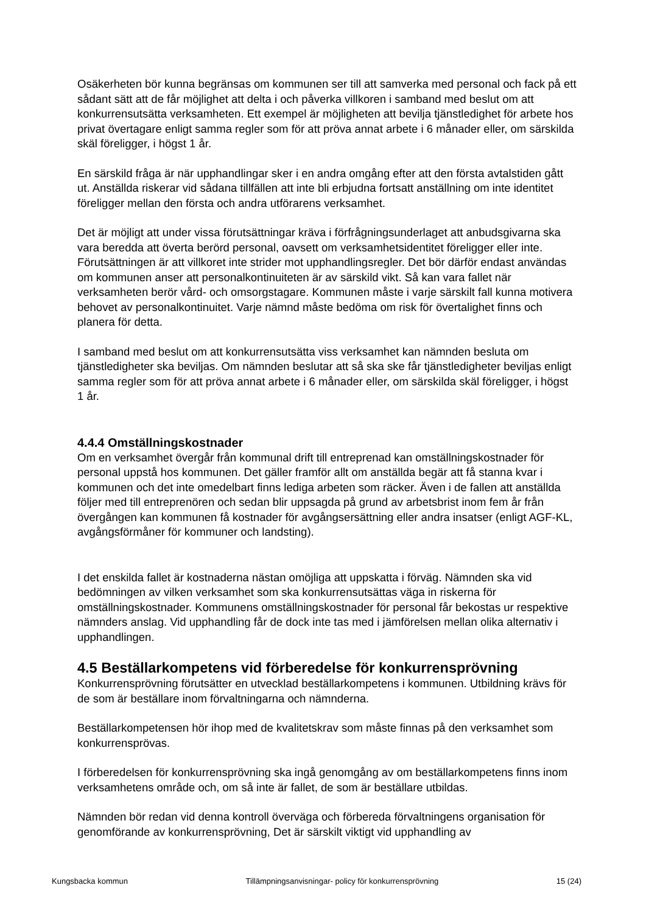Osäkerheten bör kunna begränsas om kommunen ser till att samverka med personal och fack på ett sådant sätt att de får möjlighet att delta i och påverka villkoren i samband med beslut om att konkurrensutsätta verksamheten. Ett exempel är möjligheten att bevilja tjänstledighet för arbete hos privat övertagare enligt samma regler som för att pröva annat arbete i 6 månader eller, om särskilda skäl föreligger, i högst 1 år.
En särskild fråga är när upphandlingar sker i en andra omgång efter att den första avtalstiden gått ut. Anställda riskerar vid sådana tillfällen att inte bli erbjudna fortsatt anställning om inte identitet föreligger mellan den första och andra utförarens verksamhet.
Det är möjligt att under vissa förutsättningar kräva i förfrågningsunderlaget att anbudsgivarna ska vara beredda att överta berörd personal, oavsett om verksamhetsidentitet föreligger eller inte. Förutsättningen är att villkoret inte strider mot upphandlingsregler. Det bör därför endast användas om kommunen anser att personalkontinuiteten är av särskild vikt. Så kan vara fallet när verksamheten berör vård- och omsorgstagare. Kommunen måste i varje särskilt fall kunna motivera behovet av personalkontinuitet. Varje nämnd måste bedöma om risk för övertalighet finns och planera för detta.
I samband med beslut om att konkurrensutsätta viss verksamhet kan nämnden besluta om tjänstledigheter ska beviljas. Om nämnden beslutar att så ska ske får tjänstledigheter beviljas enligt samma regler som för att pröva annat arbete i 6 månader eller, om särskilda skäl föreligger, i högst 1 år.
4.4.4 Omställningskostnader
Om en verksamhet övergår från kommunal drift till entreprenad kan omställningskostnader för personal uppstå hos kommunen. Det gäller framför allt om anställda begär att få stanna kvar i kommunen och det inte omedelbart finns lediga arbeten som räcker. Även i de fallen att anställda följer med till entreprenören och sedan blir uppsagda på grund av arbetsbrist inom fem år från övergången kan kommunen få kostnader för avgångsersättning eller andra insatser (enligt AGF-KL, avgångsförmåner för kommuner och landsting).
I det enskilda fallet är kostnaderna nästan omöjliga att uppskatta i förväg. Nämnden ska vid bedömningen av vilken verksamhet som ska konkurrensutsättas väga in riskerna för omställningskostnader. Kommunens omställningskostnader för personal får bekostas ur respektive nämnders anslag. Vid upphandling får de dock inte tas med i jämförelsen mellan olika alternativ i upphandlingen.
4.5 Beställarkompetens vid förberedelse för konkurrensprövning
Konkurrensprövning förutsätter en utvecklad beställarkompetens i kommunen. Utbildning krävs för de som är beställare inom förvaltningarna och nämnderna.
Beställarkompetensen hör ihop med de kvalitetskrav som måste finnas på den verksamhet som konkurrensprövas.
I förberedelsen för konkurrensprövning ska ingå genomgång av om beställarkompetens finns inom verksamhetens område och, om så inte är fallet, de som är beställare utbildas.
Nämnden bör redan vid denna kontroll överväga och förbereda förvaltningens organisation för genomförande av konkurrensprövning, Det är särskilt viktigt vid upphandling av
Kungsbacka kommun Tillämpningsanvisningar- policy för konkurrensprövning 15 (24)